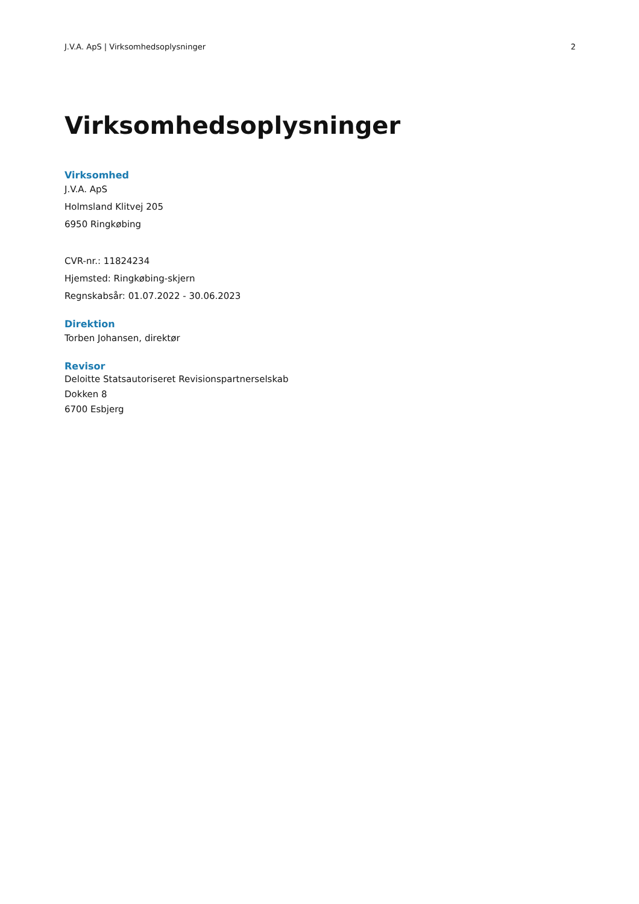J.V.A. ApS | Virksomhedsoplysninger 2
Virksomhedsoplysninger
Virksomhed
J.V.A. ApS
Holmsland Klitvej 205
6950 Ringkøbing
CVR-nr.: 11824234
Hjemsted: Ringkøbing-skjern
Regnskabsår: 01.07.2022 - 30.06.2023
Direktion
Torben Johansen, direktør
Revisor
Deloitte Statsautoriseret Revisionspartnerselskab
Dokken 8
6700 Esbjerg